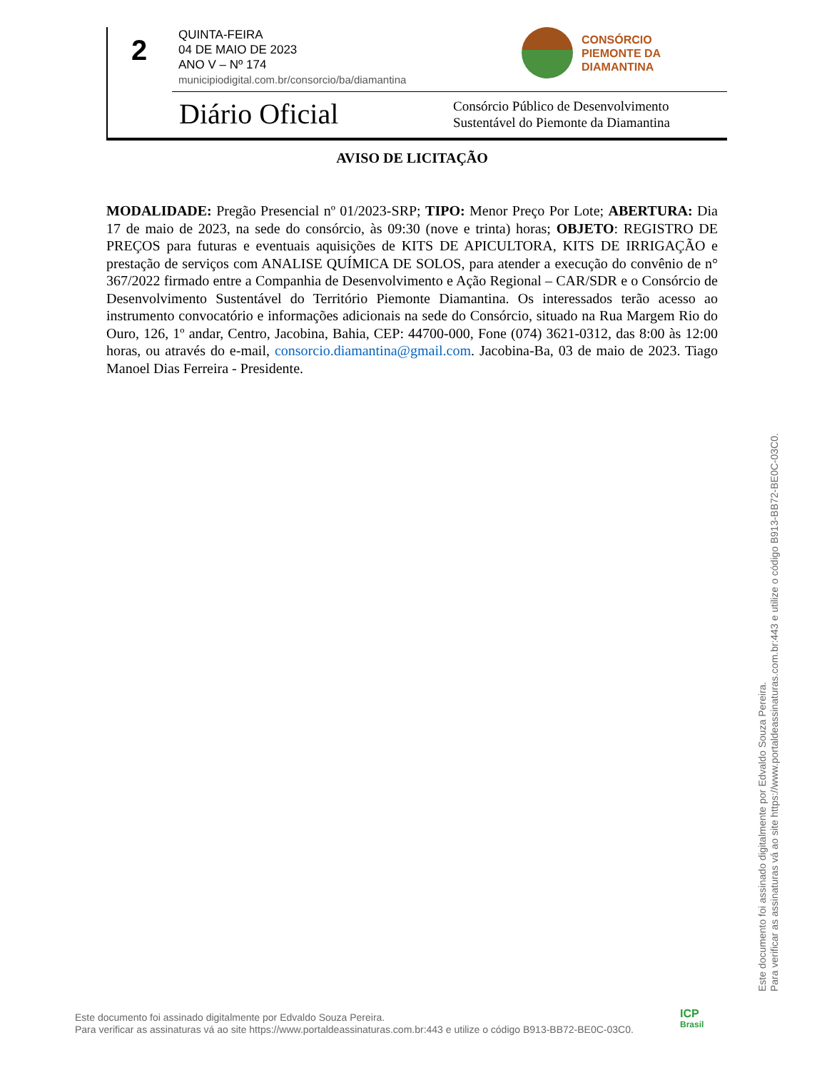2
QUINTA-FEIRA
04 DE MAIO DE 2023
ANO V – Nº 174
municipiodigital.com.br/consorcio/ba/diamantina
CONSÓRCIO
PIEMONTE DA
DIAMANTINA
Diário Oficial
Consórcio Público de Desenvolvimento
Sustentável do Piemonte da Diamantina
AVISO DE LICITAÇÃO
MODALIDADE: Pregão Presencial nº 01/2023-SRP; TIPO: Menor Preço Por Lote; ABERTURA: Dia 17 de maio de 2023, na sede do consórcio, às 09:30 (nove e trinta) horas; OBJETO: REGISTRO DE PREÇOS para futuras e eventuais aquisições de KITS DE APICULTORA, KITS DE IRRIGAÇÃO e prestação de serviços com ANALISE QUÍMICA DE SOLOS, para atender a execução do convênio de n° 367/2022 firmado entre a Companhia de Desenvolvimento e Ação Regional – CAR/SDR e o Consórcio de Desenvolvimento Sustentável do Território Piemonte Diamantina. Os interessados terão acesso ao instrumento convocatório e informações adicionais na sede do Consórcio, situado na Rua Margem Rio do Ouro, 126, 1º andar, Centro, Jacobina, Bahia, CEP: 44700-000, Fone (074) 3621-0312, das 8:00 às 12:00 horas, ou através do e-mail, consorcio.diamantina@gmail.com. Jacobina-Ba, 03 de maio de 2023. Tiago Manoel Dias Ferreira - Presidente.
Este documento foi assinado digitalmente por Edvaldo Souza Pereira.
Para verificar as assinaturas vá ao site https://www.portaldeassinaturas.com.br:443 e utilize o código B913-BB72-BE0C-03C0.
Este documento foi assinado digitalmente por Edvaldo Souza Pereira.
Para verificar as assinaturas vá ao site https://www.portaldeassinaturas.com.br:443 e utilize o código B913-BB72-BE0C-03C0.
ICP
Brasil